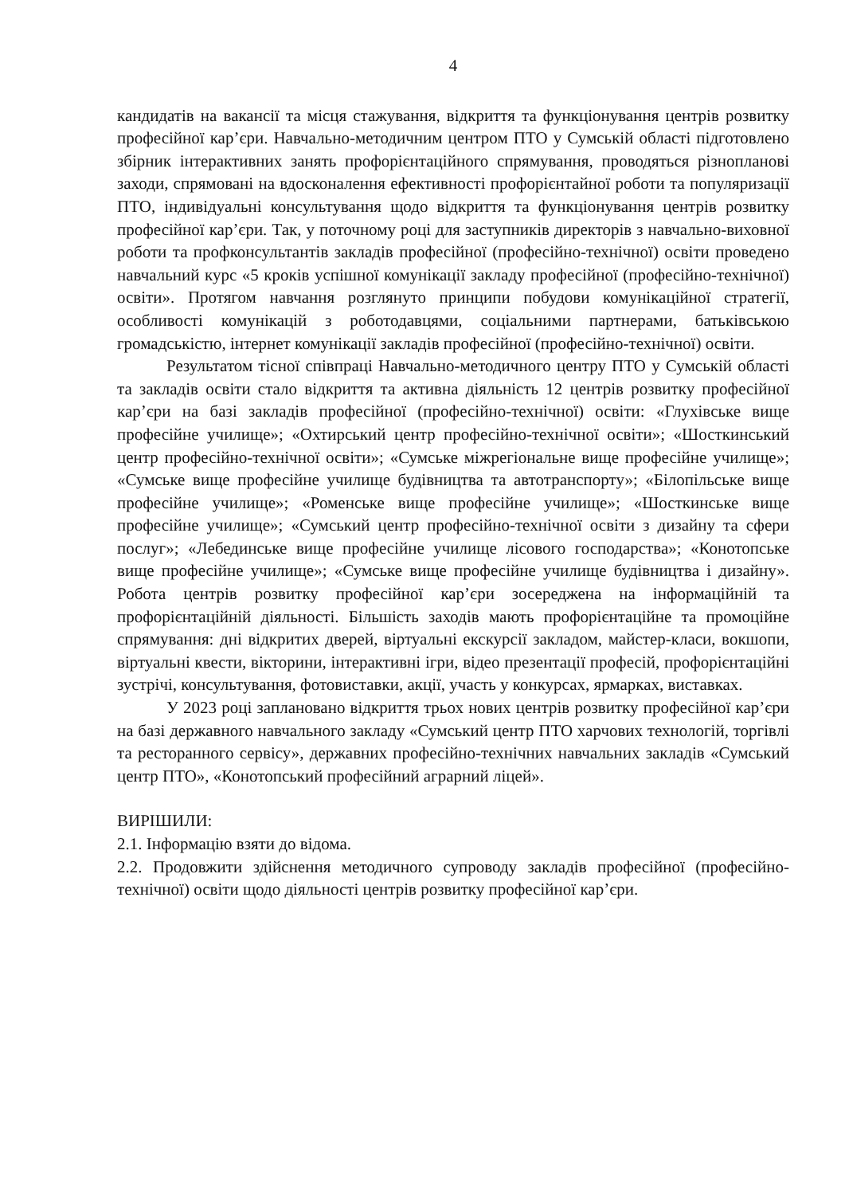4
кандидатів на вакансії та місця стажування, відкриття та функціонування центрів розвитку професійної кар’єри. Навчально-методичним центром ПТО у Сумській області підготовлено збірник інтерактивних занять профорієнтаційного спрямування, проводяться різнопланові заходи, спрямовані на вдосконалення ефективності профорієнтайної роботи та популяризації ПТО, індивідуальні консультування щодо відкриття та функціонування центрів розвитку професійної кар’єри. Так, у поточному році для заступників директорів з навчально-виховної роботи та профконсультантів закладів професійної (професійно-технічної) освіти проведено навчальний курс «5 кроків успішної комунікації закладу професійної (професійно-технічної) освіти». Протягом навчання розглянуто принципи побудови комунікаційної стратегії, особливості комунікацій з роботодавцями, соціальними партнерами, батьківською громадськістю, інтернет комунікації закладів професійної (професійно-технічної) освіти.
Результатом тісної співпраці Навчально-методичного центру ПТО у Сумській області та закладів освіти стало відкриття та активна діяльність 12 центрів розвитку професійної кар’єри на базі закладів професійної (професійно-технічної) освіти: «Глухівське вище професійне училище»; «Охтирський центр професійно-технічної освіти»; «Шосткинський центр професійно-технічної освіти»; «Сумське міжрегіональне вище професійне училище»; «Сумське вище професійне училище будівництва та автотранспорту»; «Білопільське вище професійне училище»; «Роменське вище професійне училище»; «Шосткинське вище професійне училище»; «Сумський центр професійно-технічної освіти з дизайну та сфери послуг»; «Лебединське вище професійне училище лісового господарства»; «Конотопське вище професійне училище»; «Сумське вище професійне училище будівництва і дизайну». Робота центрів розвитку професійної кар’єри зосереджена на інформаційній та профорієнтаційній діяльності. Більшість заходів мають профорієнтаційне та промоційне спрямування: дні відкритих дверей, віртуальні екскурсії закладом, майстер-класи, вокшопи, віртуальні квести, вікторини, інтерактивні ігри, відео презентації професій, профорієнтаційні зустрічі, консультування, фотовиставки, акції, участь у конкурсах, ярмарках, виставках.
У 2023 році заплановано відкриття трьох нових центрів розвитку професійної кар’єри на базі державного навчального закладу «Сумський центр ПТО харчових технологій, торгівлі та ресторанного сервісу», державних професійно-технічних навчальних закладів «Сумський центр ПТО», «Конотопський професійний аграрний ліцей».
ВИРІШИЛИ:
2.1. Інформацію взяти до відома.
2.2. Продовжити здійснення методичного супроводу закладів професійної (професійно-технічної) освіти щодо діяльності центрів розвитку професійної кар’єри.